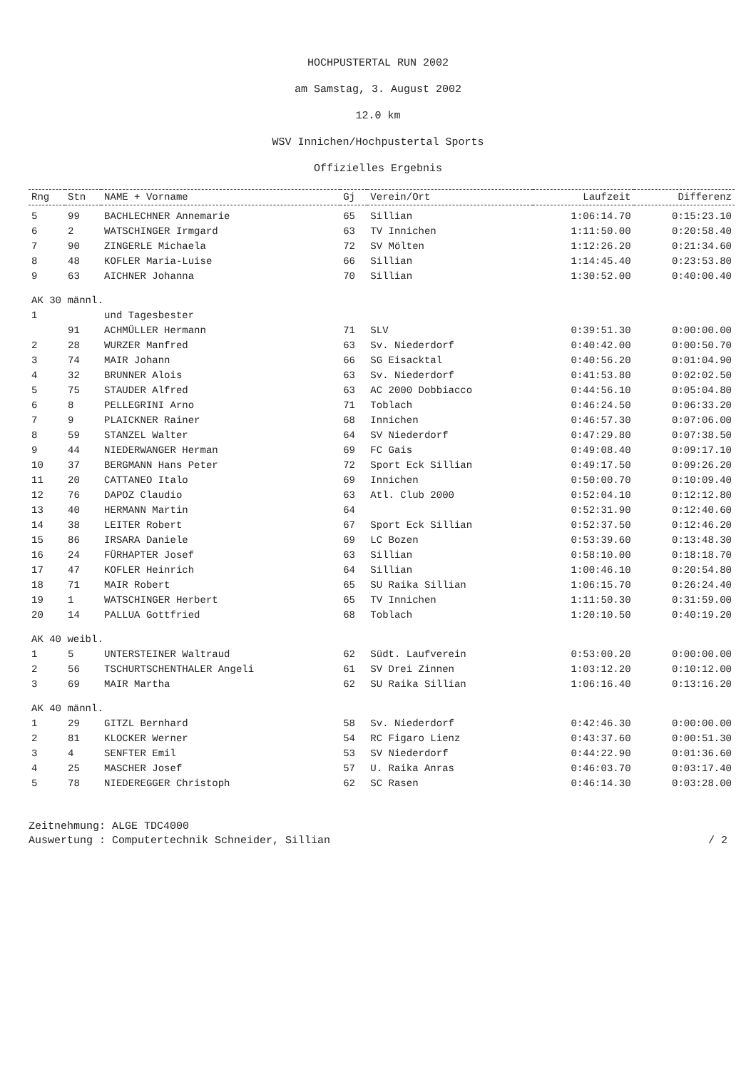HOCHPUSTERTAL RUN 2002
am Samstag, 3. August 2002
12.0 km
WSV Innichen/Hochpustertal Sports
Offizielles Ergebnis
| Rng | Stn | NAME + Vorname | Gj | Verein/Ort | Laufzeit | Differenz |
| --- | --- | --- | --- | --- | --- | --- |
| 5 | 99 | BACHLECHNER Annemarie | 65 | Sillian | 1:06:14.70 | 0:15:23.10 |
| 6 | 2 | WATSCHINGER Irmgard | 63 | TV Innichen | 1:11:50.00 | 0:20:58.40 |
| 7 | 90 | ZINGERLE Michaela | 72 | SV Mölten | 1:12:26.20 | 0:21:34.60 |
| 8 | 48 | KOFLER Maria-Luise | 66 | Sillian | 1:14:45.40 | 0:23:53.80 |
| 9 | 63 | AICHNER Johanna | 70 | Sillian | 1:30:52.00 | 0:40:00.40 |
| AK 30 männl. | | | | | | |
| 1 | | und Tagesbester | | | | |
| | 91 | ACHMÜLLER Hermann | 71 | SLV | 0:39:51.30 | 0:00:00.00 |
| 2 | 28 | WURZER Manfred | 63 | Sv. Niederdorf | 0:40:42.00 | 0:00:50.70 |
| 3 | 74 | MAIR Johann | 66 | SG Eisacktal | 0:40:56.20 | 0:01:04.90 |
| 4 | 32 | BRUNNER Alois | 63 | Sv. Niederdorf | 0:41:53.80 | 0:02:02.50 |
| 5 | 75 | STAUDER Alfred | 63 | AC 2000 Dobbiacco | 0:44:56.10 | 0:05:04.80 |
| 6 | 8 | PELLEGRINI Arno | 71 | Toblach | 0:46:24.50 | 0:06:33.20 |
| 7 | 9 | PLAICKNER Rainer | 68 | Innichen | 0:46:57.30 | 0:07:06.00 |
| 8 | 59 | STANZEL Walter | 64 | SV Niederdorf | 0:47:29.80 | 0:07:38.50 |
| 9 | 44 | NIEDERWANGER Herman | 69 | FC Gais | 0:49:08.40 | 0:09:17.10 |
| 10 | 37 | BERGMANN Hans Peter | 72 | Sport Eck Sillian | 0:49:17.50 | 0:09:26.20 |
| 11 | 20 | CATTANEO Italo | 69 | Innichen | 0:50:00.70 | 0:10:09.40 |
| 12 | 76 | DAPOZ Claudio | 63 | Atl. Club 2000 | 0:52:04.10 | 0:12:12.80 |
| 13 | 40 | HERMANN Martin | 64 | | 0:52:31.90 | 0:12:40.60 |
| 14 | 38 | LEITER Robert | 67 | Sport Eck Sillian | 0:52:37.50 | 0:12:46.20 |
| 15 | 86 | IRSARA Daniele | 69 | LC Bozen | 0:53:39.60 | 0:13:48.30 |
| 16 | 24 | FÜRHAPTER Josef | 63 | Sillian | 0:58:10.00 | 0:18:18.70 |
| 17 | 47 | KOFLER Heinrich | 64 | Sillian | 1:00:46.10 | 0:20:54.80 |
| 18 | 71 | MAIR Robert | 65 | SU Raika Sillian | 1:06:15.70 | 0:26:24.40 |
| 19 | 1 | WATSCHINGER Herbert | 65 | TV Innichen | 1:11:50.30 | 0:31:59.00 |
| 20 | 14 | PALLUA Gottfried | 68 | Toblach | 1:20:10.50 | 0:40:19.20 |
| AK 40 weibl. | | | | | | |
| 1 | 5 | UNTERSTEINER Waltraud | 62 | Südt. Laufverein | 0:53:00.20 | 0:00:00.00 |
| 2 | 56 | TSCHURTSCHENTHALER Angeli | 61 | SV Drei Zinnen | 1:03:12.20 | 0:10:12.00 |
| 3 | 69 | MAIR Martha | 62 | SU Raika Sillian | 1:06:16.40 | 0:13:16.20 |
| AK 40 männl. | | | | | | |
| 1 | 29 | GITZL Bernhard | 58 | Sv. Niederdorf | 0:42:46.30 | 0:00:00.00 |
| 2 | 81 | KLOCKER Werner | 54 | RC Figaro Lienz | 0:43:37.60 | 0:00:51.30 |
| 3 | 4 | SENFTER Emil | 53 | SV Niederdorf | 0:44:22.90 | 0:01:36.60 |
| 4 | 25 | MASCHER Josef | 57 | U. Raika Anras | 0:46:03.70 | 0:03:17.40 |
| 5 | 78 | NIEDEREGGER Christoph | 62 | SC Rasen | 0:46:14.30 | 0:03:28.00 |
Zeitnehmung: ALGE TDC4000
Auswertung : Computertechnik Schneider, Sillian / 2